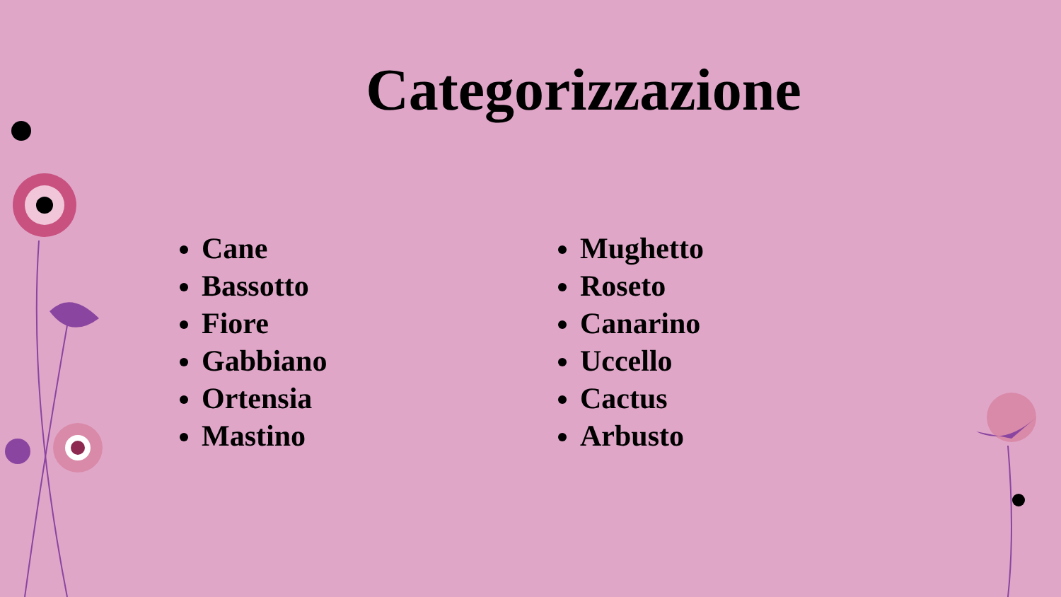Categorizzazione
Cane
Bassotto
Fiore
Gabbiano
Ortensia
Mastino
Mughetto
Roseto
Canarino
Uccello
Cactus
Arbusto